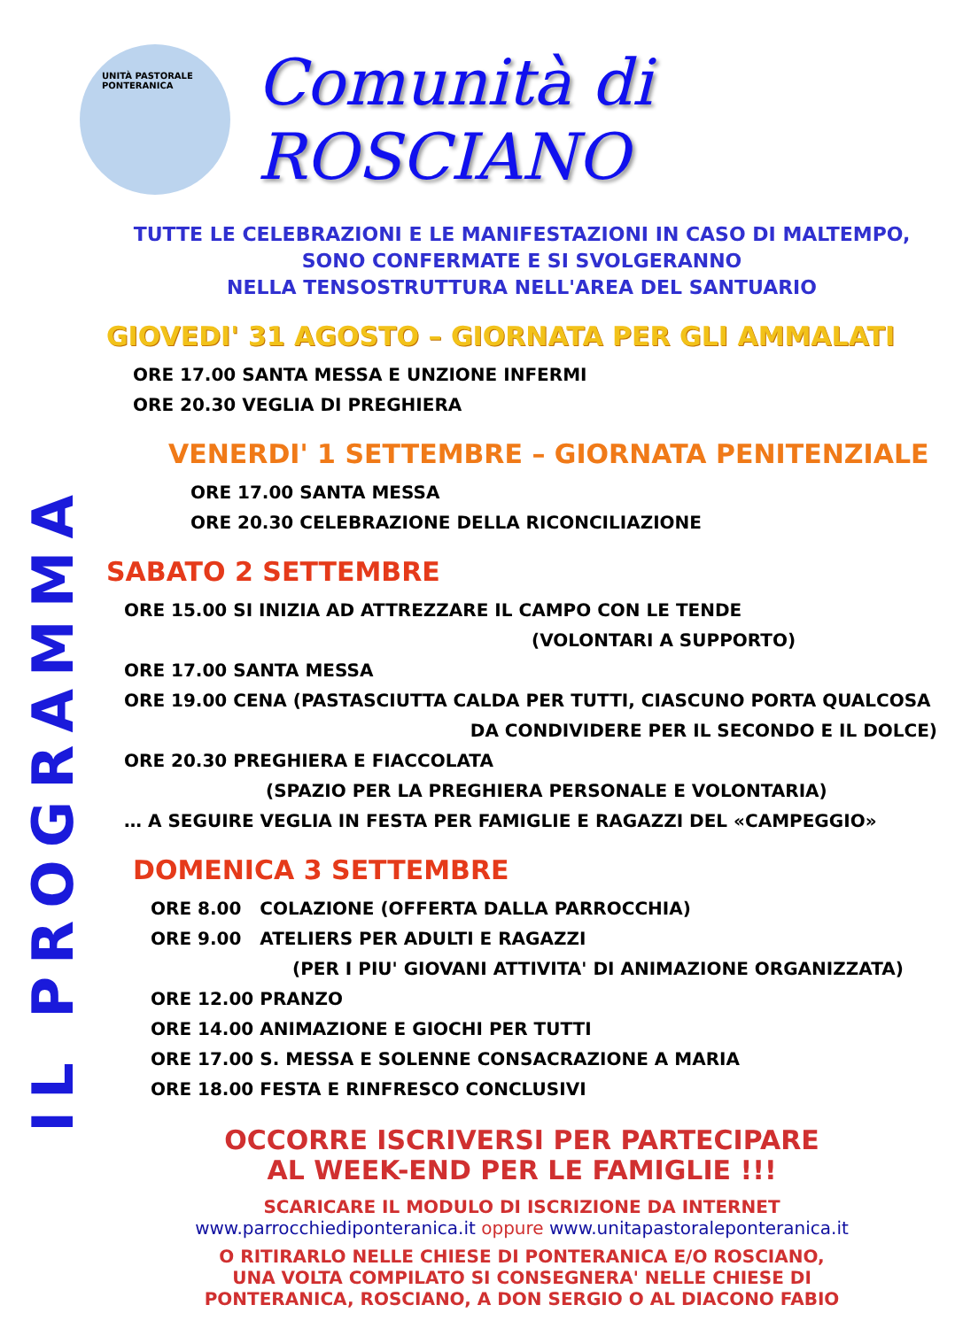IL PROGRAMMA
UNITÀ PASTORALE
PONTERANICA
Comunità di ROSCIANO
TUTTE LE CELEBRAZIONI E LE MANIFESTAZIONI IN CASO DI MALTEMPO,
SONO CONFERMATE E SI SVOLGERANNO
NELLA TENSOSTRUTTURA NELL'AREA DEL SANTUARIO
GIOVEDI' 31 AGOSTO – GIORNATA PER GLI AMMALATI
ORE 17.00 SANTA MESSA E UNZIONE INFERMI
ORE 20.30 VEGLIA DI PREGHIERA
VENERDI' 1 SETTEMBRE – GIORNATA PENITENZIALE
ORE 17.00 SANTA MESSA
ORE 20.30 CELEBRAZIONE DELLA RICONCILIAZIONE
SABATO 2 SETTEMBRE
ORE 15.00 SI INIZIA AD ATTREZZARE IL CAMPO CON LE TENDE
(VOLONTARI A SUPPORTO)
ORE 17.00 SANTA MESSA
ORE 19.00 CENA (PASTASCIUTTA CALDA PER TUTTI, CIASCUNO PORTA QUALCOSA
DA CONDIVIDERE PER IL SECONDO E IL DOLCE)
ORE 20.30 PREGHIERA E FIACCOLATA
(SPAZIO PER LA PREGHIERA PERSONALE E VOLONTARIA)
… A SEGUIRE VEGLIA IN FESTA PER FAMIGLIE E RAGAZZI DEL «CAMPEGGIO»
DOMENICA 3 SETTEMBRE
ORE 8.00 COLAZIONE (OFFERTA DALLA PARROCCHIA)
ORE 9.00 ATELIERS PER ADULTI E RAGAZZI
(PER I PIU' GIOVANI ATTIVITA' DI ANIMAZIONE ORGANIZZATA)
ORE 12.00 PRANZO
ORE 14.00 ANIMAZIONE E GIOCHI PER TUTTI
ORE 17.00 S. MESSA E SOLENNE CONSACRAZIONE A MARIA
ORE 18.00 FESTA E RINFRESCO CONCLUSIVI
OCCORRE ISCRIVERSI PER PARTECIPARE
AL WEEK-END PER LE FAMIGLIE !!!
SCARICARE IL MODULO DI ISCRIZIONE DA INTERNET
www.parrocchiediponteranica.it oppure www.unitapastoraleponteranica.it
O RITIRARLO NELLE CHIESE DI PONTERANICA E/O ROSCIANO,
UNA VOLTA COMPILATO SI CONSEGNERA' NELLE CHIESE DI
PONTERANICA, ROSCIANO, A DON SERGIO O AL DIACONO FABIO